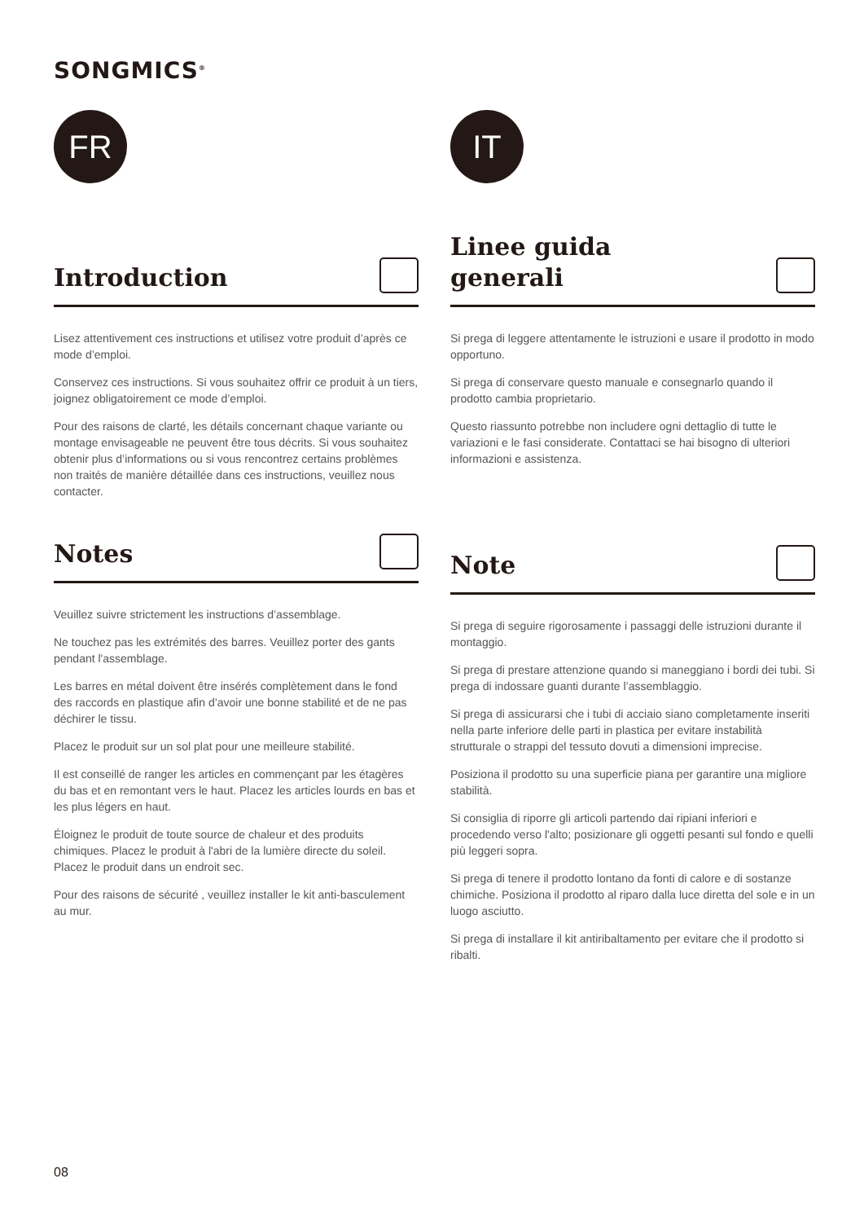SONGMICS<sup>®</sup>
FR
Introduction
Lisez attentivement ces instructions et utilisez votre produit d’après ce mode d’emploi.
Conservez ces instructions. Si vous souhaitez offrir ce produit à un tiers, joignez obligatoirement ce mode d’emploi.
Pour des raisons de clarté, les détails concernant chaque variante ou montage envisageable ne peuvent être tous décrits. Si vous souhaitez obtenir plus d’informations ou si vous rencontrez certains problèmes non traités de manière détaillée dans ces instructions, veuillez nous contacter.
Notes
Veuillez suivre strictement les instructions d’assemblage.
Ne touchez pas les extrémités des barres. Veuillez porter des gants pendant l'assemblage.
Les barres en métal doivent être insérés complètement dans le fond des raccords en plastique afin d’avoir une bonne stabilité et de ne pas déchirer le tissu.
Placez le produit sur un sol plat pour une meilleure stabilité.
Il est conseillé de ranger les articles en commençant par les étagères du bas et en remontant vers le haut. Placez les articles lourds en bas et les plus légers en haut.
Éloignez le produit de toute source de chaleur et des produits chimiques. Placez le produit à l'abri de la lumière directe du soleil. Placez le produit dans un endroit sec.
Pour des raisons de sécurité , veuillez installer le kit anti-basculement au mur.
IT
Linee guida
generali
Si prega di leggere attentamente le istruzioni e usare il prodotto in modo opportuno.
Si prega di conservare questo manuale e consegnarlo quando il prodotto cambia proprietario.
Questo riassunto potrebbe non includere ogni dettaglio di tutte le variazioni e le fasi considerate. Contattaci se hai bisogno di ulteriori informazioni e assistenza.
Note
Si prega di seguire rigorosamente i passaggi delle istruzioni durante il montaggio.
Si prega di prestare attenzione quando si maneggiano i bordi dei tubi. Si prega di indossare guanti durante l’assemblaggio.
Si prega di assicurarsi che i tubi di acciaio siano completamente inseriti nella parte inferiore delle parti in plastica per evitare instabilità strutturale o strappi del tessuto dovuti a dimensioni imprecise.
Posiziona il prodotto su una superficie piana per garantire una migliore stabilità.
Si consiglia di riporre gli articoli partendo dai ripiani inferiori e procedendo verso l'alto; posizionare gli oggetti pesanti sul fondo e quelli più leggeri sopra.
Si prega di tenere il prodotto lontano da fonti di calore e di sostanze chimiche. Posiziona il prodotto al riparo dalla luce diretta del sole e in un luogo asciutto.
Si prega di installare il kit antiribaltamento per evitare che il prodotto si ribalti.
08